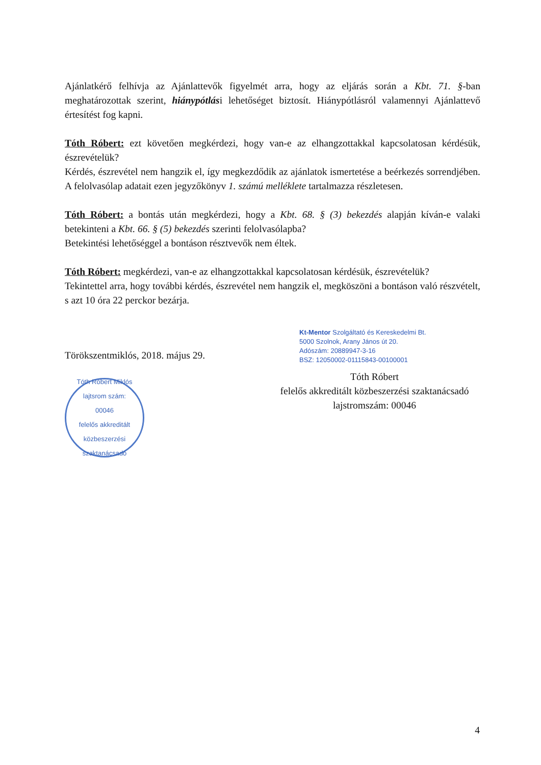Ajánlatkérő felhívja az Ajánlattevők figyelmét arra, hogy az eljárás során a Kbt. 71. §-ban meghatározottak szerint, hiánypótlási lehetőséget biztosít. Hiánypótlásról valamennyi Ajánlattevő értesítést fog kapni.
Tóth Róbert: ezt követően megkérdezi, hogy van-e az elhangzottakkal kapcsolatosan kérdésük, észrevételük?
Kérdés, észrevétel nem hangzik el, így megkezdődik az ajánlatok ismertetése a beérkezés sorrendjében. A felolvasólap adatait ezen jegyzőkönyv 1. számú melléklete tartalmazza részletesen.
Tóth Róbert: a bontás után megkérdezi, hogy a Kbt. 68. § (3) bekezdés alapján kíván-e valaki betekinteni a Kbt. 66. § (5) bekezdés szerinti felolvasólapba?
Betekintési lehetőséggel a bontáson résztvevők nem éltek.
Tóth Róbert: megkérdezi, van-e az elhangzottakkal kapcsolatosan kérdésük, észrevételük?
Tekintettel arra, hogy további kérdés, észrevétel nem hangzik el, megköszöni a bontáson való részvételt, s azt 10 óra 22 perckor bezárja.
Törökszentmiklós, 2018. május 29.
Tóth Róbert Miklós
lajtsrom szám:
00046
felelős akkreditált közbeszerzési szaktanácsadó
Kt-Mentor Szolgáltató és Kereskedelmi Bt.
5000 Szolnok, Arany János út 20.
Adószám: 20889947-3-16
BSZ: 12050002-01115843-00100001
Tóth Róbert
felelős akkreditált közbeszerzési szaktanácsadó
lajstromszám: 00046
4